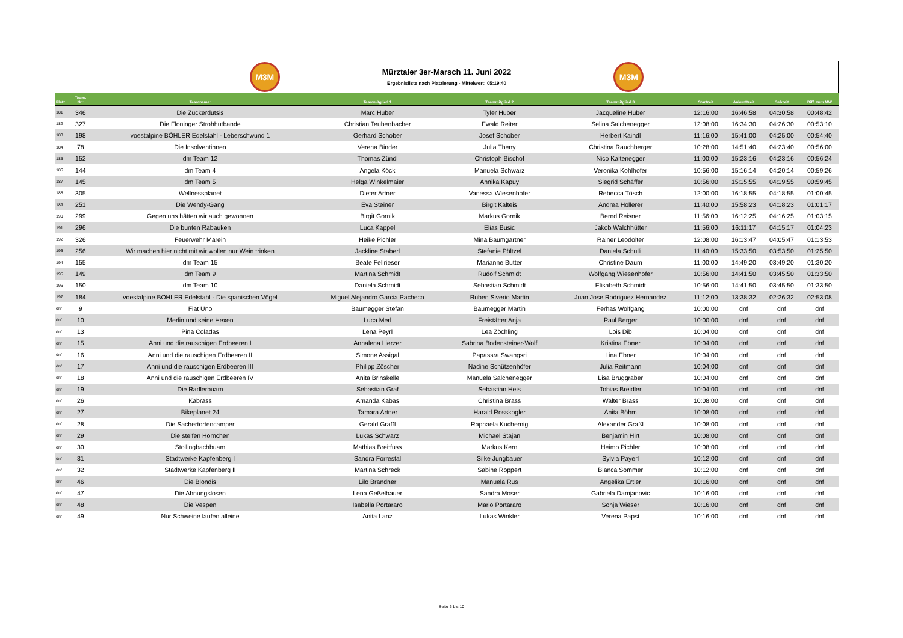M3M
Mürztaler 3er-Marsch 11. Juni 2022
Ergebnisliste nach Platzierung - Mittelwert: 05:19:40
M3M
| Platz | Team- Nr.: | Teamname: | Teammitglied 1 | Teammitglied 2 | Teammitglied 3 | Startzeit | Ankunftzeit | Gehzeit | Diff. zum MW |
| --- | --- | --- | --- | --- | --- | --- | --- | --- | --- |
| 181 | 346 | Die Zuckerdutsis | Marc Huber | Tyler Huber | Jacqueline Huber | 12:16:00 | 16:46:58 | 04:30:58 | 00:48:42 |
| 182 | 327 | Die Floninger Strohhutbande | Christian Teubenbacher | Ewald Reiter | Selina Salchenegger | 12:08:00 | 16:34:30 | 04:26:30 | 00:53:10 |
| 183 | 198 | voestalpine BÖHLER Edelstahl - Leberschwund 1 | Gerhard Schober | Josef Schober | Herbert Kaindl | 11:16:00 | 15:41:00 | 04:25:00 | 00:54:40 |
| 184 | 78 | Die Insolventinnen | Verena Binder | Julia Theny | Christina Rauchberger | 10:28:00 | 14:51:40 | 04:23:40 | 00:56:00 |
| 185 | 152 | dm Team 12 | Thomas Zündl | Christoph Bischof | Nico Kaltenegger | 11:00:00 | 15:23:16 | 04:23:16 | 00:56:24 |
| 186 | 144 | dm Team 4 | Angela Köck | Manuela Schwarz | Veronika Kohlhofer | 10:56:00 | 15:16:14 | 04:20:14 | 00:59:26 |
| 187 | 145 | dm Team 5 | Helga Winkelmaier | Annika Kapuy | Siegrid Schäffer | 10:56:00 | 15:15:55 | 04:19:55 | 00:59:45 |
| 188 | 305 | Wellnessplanet | Dieter Artner | Vanessa Wiesenhofer | Rebecca Tösch | 12:00:00 | 16:18:55 | 04:18:55 | 01:00:45 |
| 189 | 251 | Die Wendy-Gang | Eva Steiner | Birgit Kalteis | Andrea Hollerer | 11:40:00 | 15:58:23 | 04:18:23 | 01:01:17 |
| 190 | 299 | Gegen uns hätten wir auch gewonnen | Birgit Gornik | Markus Gornik | Bernd Reisner | 11:56:00 | 16:12:25 | 04:16:25 | 01:03:15 |
| 191 | 296 | Die bunten Rabauken | Luca Kappel | Elias Busic | Jakob Walchhütter | 11:56:00 | 16:11:17 | 04:15:17 | 01:04:23 |
| 192 | 326 | Feuerwehr Marein | Heike Pichler | Mina Baumgartner | Rainer Leodolter | 12:08:00 | 16:13:47 | 04:05:47 | 01:13:53 |
| 193 | 256 | Wir machen hier nicht mit wir wollen nur Wein trinken | Jackline Staberl | Stefanie Pöltzel | Daniela Schulli | 11:40:00 | 15:33:50 | 03:53:50 | 01:25:50 |
| 194 | 155 | dm Team 15 | Beate Fellrieser | Marianne Butter | Christine Daum | 11:00:00 | 14:49:20 | 03:49:20 | 01:30:20 |
| 195 | 149 | dm Team 9 | Martina Schmidt | Rudolf Schmidt | Wolfgang Wiesenhofer | 10:56:00 | 14:41:50 | 03:45:50 | 01:33:50 |
| 196 | 150 | dm Team 10 | Daniela Schmidt | Sebastian Schmidt | Elisabeth Schmidt | 10:56:00 | 14:41:50 | 03:45:50 | 01:33:50 |
| 197 | 184 | voestalpine BÖHLER Edelstahl - Die spanischen Vögel | Miguel Alejandro Garcia Pacheco | Ruben Siverio Martin | Juan Jose Rodriguez Hernandez | 11:12:00 | 13:38:32 | 02:26:32 | 02:53:08 |
| dnf | 9 | Fiat Uno | Baumegger Stefan | Baumegger Martin | Ferhas Wolfgang | 10:00:00 | dnf | dnf | dnf |
| dnf | 10 | Merlin und seine Hexen | Luca Merl | Freistätter Anja | Paul Berger | 10:00:00 | dnf | dnf | dnf |
| dnf | 13 | Pina Coladas | Lena Peyrl | Lea Zöchling | Lois Dib | 10:04:00 | dnf | dnf | dnf |
| dnf | 15 | Anni und die rauschigen Erdbeeren I | Annalena Lierzer | Sabrina Bodensteiner-Wolf | Kristina Ebner | 10:04:00 | dnf | dnf | dnf |
| dnf | 16 | Anni und die rauschigen Erdbeeren II | Simone Assigal | Papassra Swangsri | Lina Ebner | 10:04:00 | dnf | dnf | dnf |
| dnf | 17 | Anni und die rauschigen Erdbeeren III | Philipp Zöscher | Nadine Schützenhöfer | Julia Reitmann | 10:04:00 | dnf | dnf | dnf |
| dnf | 18 | Anni und die rauschigen Erdbeeren IV | Anita Brinskelle | Manuela Salchenegger | Lisa Bruggraber | 10:04:00 | dnf | dnf | dnf |
| dnf | 19 | Die Radlerbuam | Sebastian Graf | Sebastian Heis | Tobias Breidler | 10:04:00 | dnf | dnf | dnf |
| dnf | 26 | Kabrass | Amanda Kabas | Christina Brass | Walter Brass | 10:08:00 | dnf | dnf | dnf |
| dnf | 27 | Bikeplanet 24 | Tamara Artner | Harald Rosskogler | Anita Böhm | 10:08:00 | dnf | dnf | dnf |
| dnf | 28 | Die Sachertortencamper | Gerald Graßl | Raphaela Kuchernig | Alexander Graßl | 10:08:00 | dnf | dnf | dnf |
| dnf | 29 | Die steifen Hörnchen | Lukas Schwarz | Michael Stajan | Benjamin Hirt | 10:08:00 | dnf | dnf | dnf |
| dnf | 30 | Stollingbachbuam | Mathias Breitfuss | Markus Kern | Heimo Pichler | 10:08:00 | dnf | dnf | dnf |
| dnf | 31 | Stadtwerke Kapfenberg I | Sandra Forrestal | Silke Jungbauer | Sylvia Payerl | 10:12:00 | dnf | dnf | dnf |
| dnf | 32 | Stadtwerke Kapfenberg II | Martina Schreck | Sabine Roppert | Bianca Sommer | 10:12:00 | dnf | dnf | dnf |
| dnf | 46 | Die Blondis | Lilo Brandner | Manuela Rus | Angelika Ertler | 10:16:00 | dnf | dnf | dnf |
| dnf | 47 | Die Ahnungslosen | Lena Geßelbauer | Sandra Moser | Gabriela Damjanovic | 10:16:00 | dnf | dnf | dnf |
| dnf | 48 | Die Vespen | Isabella Portararo | Mario Portararo | Sonja Wieser | 10:16:00 | dnf | dnf | dnf |
| dnf | 49 | Nur Schweine laufen alleine | Anita Lanz | Lukas Winkler | Verena Papst | 10:16:00 | dnf | dnf | dnf |
Seite 6 bis 10